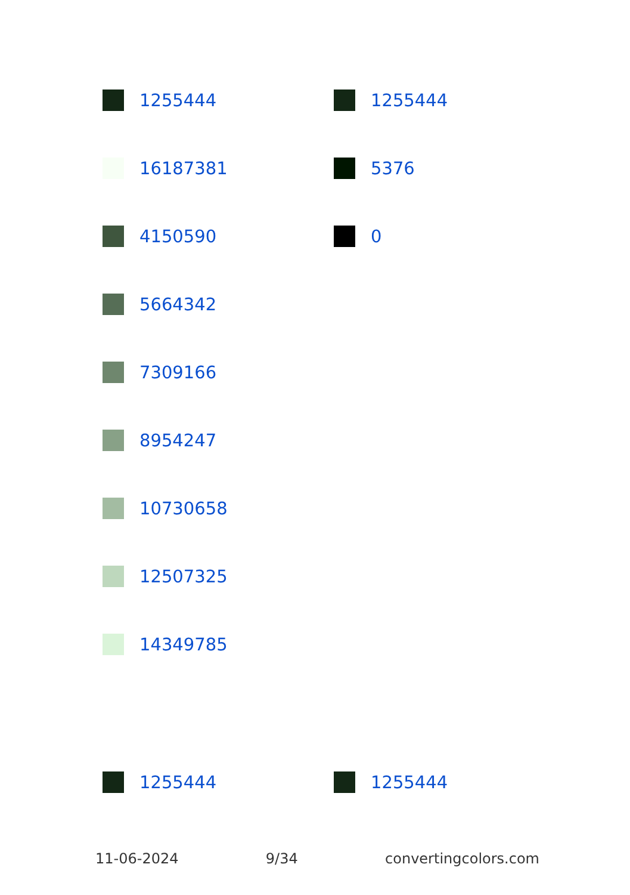1255444 1255444
16187381 5376
4150590 0
5664342
7309166
8954247
10730658
12507325
14349785
1255444 1255444
11-06-2024 9/34 convertingcolors.com